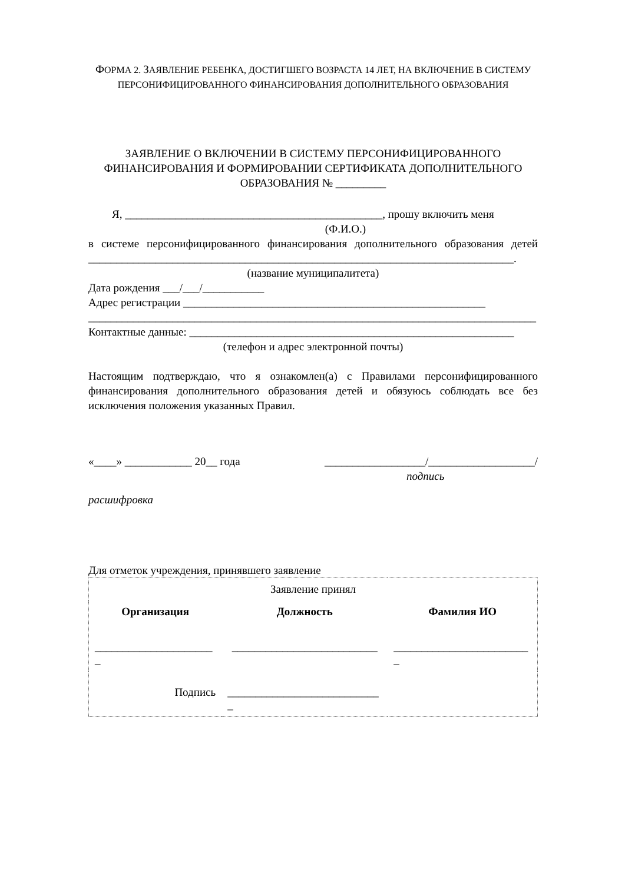ФОРМА 2. ЗАЯВЛЕНИЕ РЕБЕНКА, ДОСТИГШЕГО ВОЗРАСТА 14 ЛЕТ, НА ВКЛЮЧЕНИЕ В СИСТЕМУ ПЕРСОНИФИЦИРОВАННОГО ФИНАНСИРОВАНИЯ ДОПОЛНИТЕЛЬНОГО ОБРАЗОВАНИЯ
ЗАЯВЛЕНИЕ О ВКЛЮЧЕНИИ В СИСТЕМУ ПЕРСОНИФИЦИРОВАННОГО ФИНАНСИРОВАНИЯ И ФОРМИРОВАНИИ СЕРТИФИКАТА ДОПОЛНИТЕЛЬНОГО ОБРАЗОВАНИЯ № _________
Я, ______________________________________________, прошу включить меня
(Ф.И.О.)
в системе персонифицированного финансирования дополнительного образования детей ____________________________________________________________________________.
(название муниципалитета)
Дата рождения ___/___/___________
Адрес регистрации ______________________________________________________
________________________________________________________________________________
Контактные данные: __________________________________________________________
(телефон и адрес электронной почты)
Настоящим подтверждаю, что я ознакомлен(а) с Правилами персонифицированного финансирования дополнительного образования детей и обязуюсь соблюдать все без исключения положения указанных Правил.
«____» ____________ 20__ года __________________/___________________/
подпись
расшифровка
Для отметок учреждения, принявшего заявление
| Заявление принял | | |
| Организация | Должность | Фамилия ИО |
| _____________________ _ | __________________________ | ________________________ _ |
| Подпись | ___________________________ _ | |